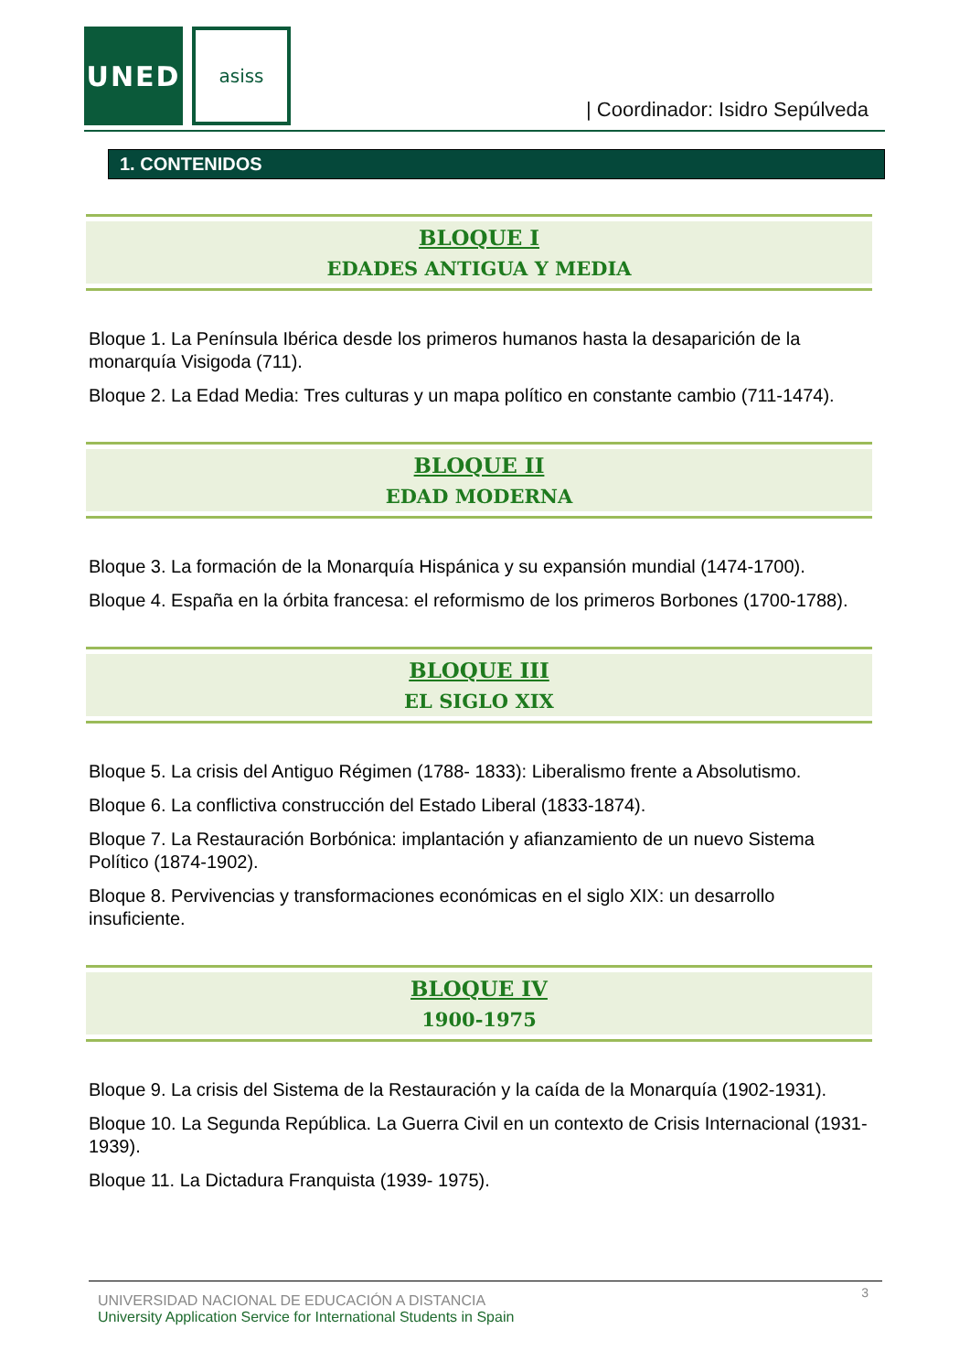UNED asiss
| Coordinador: Isidro Sepúlveda
1. CONTENIDOS
BLOQUE I
EDADES ANTIGUA Y MEDIA
Bloque 1. La Península Ibérica desde los primeros humanos hasta la desaparición de la monarquía Visigoda (711).
Bloque 2. La Edad Media: Tres culturas y un mapa político en constante cambio (711-1474).
BLOQUE II
EDAD MODERNA
Bloque 3. La formación de la Monarquía Hispánica y su expansión mundial (1474-1700).
Bloque 4. España en la órbita francesa: el reformismo de los primeros Borbones (1700-1788).
BLOQUE III
EL SIGLO XIX
Bloque 5. La crisis del Antiguo Régimen (1788- 1833): Liberalismo frente a Absolutismo.
Bloque 6. La conflictiva construcción del Estado Liberal (1833-1874).
Bloque 7. La Restauración Borbónica: implantación y afianzamiento de un nuevo Sistema Político (1874-1902).
Bloque 8. Pervivencias y transformaciones económicas en el siglo XIX: un desarrollo insuficiente.
BLOQUE IV
1900-1975
Bloque 9. La crisis del Sistema de la Restauración y la caída de la Monarquía (1902-1931).
Bloque 10. La Segunda República. La Guerra Civil en un contexto de Crisis Internacional (1931-1939).
Bloque 11. La Dictadura Franquista (1939- 1975).
UNIVERSIDAD NACIONAL DE EDUCACIÓN A DISTANCIA
University Application Service for International Students in Spain
3